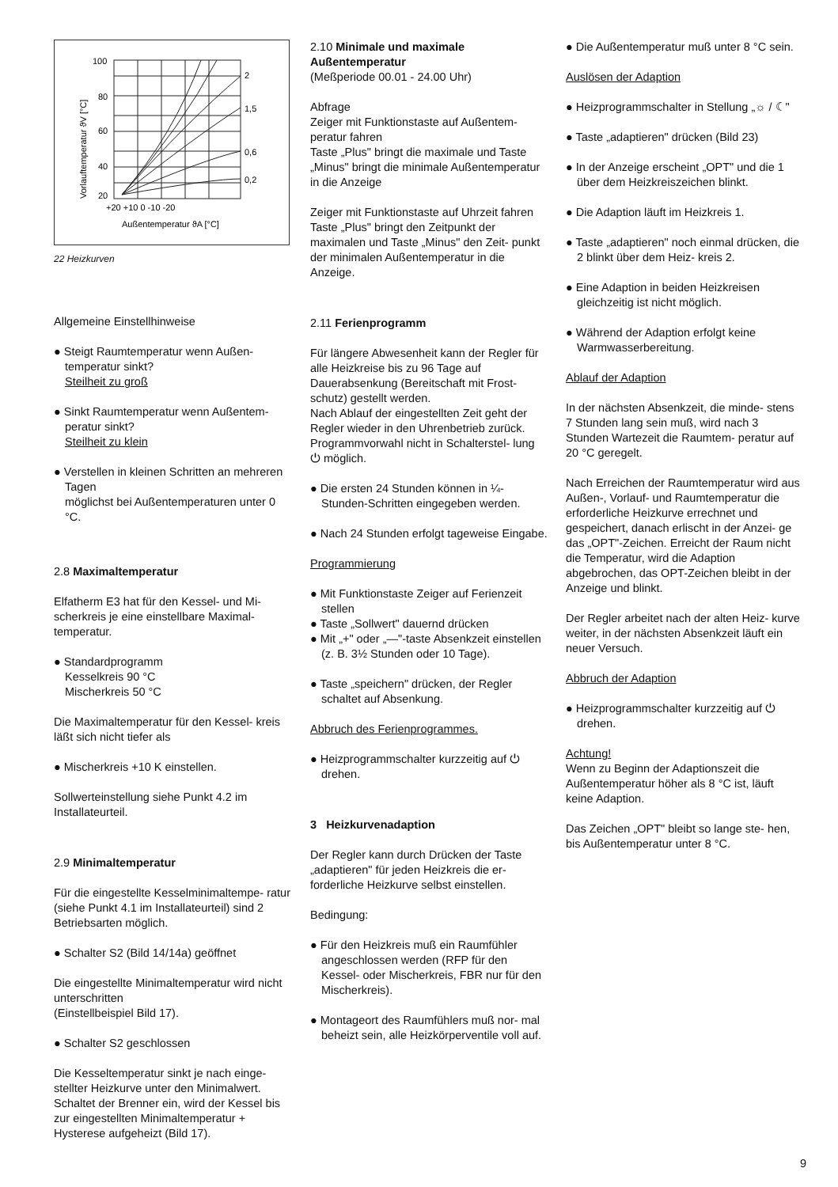100
80
60
40
20
+20 +10 0 -10 -20
Außentemperatur ϑA [°C]
2
1,5
0,6
0,2
Vorlauftemperatur ϑV [°C]
22 Heizkurven
Allgemeine Einstellhinweise
● Steigt Raumtemperatur wenn Außen- temperatur sinkt?
Steilheit zu groß
● Sinkt Raumtemperatur wenn Außentem- peratur sinkt?
Steilheit zu klein
● Verstellen in kleinen Schritten an mehreren Tagen
möglichst bei Außentemperaturen unter 0 °C.
2.8 Maximaltemperatur
Elfatherm E3 hat für den Kessel- und Mi- scherkreis je eine einstellbare Maximal- temperatur.
● Standardprogramm
Kesselkreis 90 °C
Mischerkreis 50 °C
Die Maximaltemperatur für den Kessel- kreis läßt sich nicht tiefer als
● Mischerkreis +10 K einstellen.
Sollwerteinstellung siehe Punkt 4.2 im Installateurteil.
2.9 Minimaltemperatur
Für die eingestellte Kesselminimaltempe- ratur (siehe Punkt 4.1 im Installateurteil) sind 2 Betriebsarten möglich.
● Schalter S2 (Bild 14/14a) geöffnet
Die eingestellte Minimaltemperatur wird nicht unterschritten
(Einstellbeispiel Bild 17).
● Schalter S2 geschlossen
Die Kesseltemperatur sinkt je nach einge- stellter Heizkurve unter den Minimalwert. Schaltet der Brenner ein, wird der Kessel bis zur eingestellten Minimaltemperatur + Hysterese aufgeheizt (Bild 17).
2.10 Minimale und maximale Außentemperatur
(Meßperiode 00.01 - 24.00 Uhr)
Abfrage
Zeiger mit Funktionstaste auf Außentem- peratur fahren
Taste „Plus" bringt die maximale und Taste „Minus" bringt die minimale Außentemperatur in die Anzeige
Zeiger mit Funktionstaste auf Uhrzeit fahren
Taste „Plus" bringt den Zeitpunkt der maximalen und Taste „Minus" den Zeit- punkt der minimalen Außentemperatur in die Anzeige.
2.11 Ferienprogramm
Für längere Abwesenheit kann der Regler für alle Heizkreise bis zu 96 Tage auf Dauerabsenkung (Bereitschaft mit Frost- schutz) gestellt werden.
Nach Ablauf der eingestellten Zeit geht der Regler wieder in den Uhrenbetrieb zurück.
Programmvorwahl nicht in Schalterstel- lung ⏻ möglich.
● Die ersten 24 Stunden können in ¼-Stunden-Schritten eingegeben werden.
● Nach 24 Stunden erfolgt tageweise Eingabe.
Programmierung
● Mit Funktionstaste Zeiger auf Ferienzeit stellen
● Taste „Sollwert" dauernd drücken
● Mit „+" oder „—"-taste Absenkzeit einstellen (z. B. 3½ Stunden oder 10 Tage).
● Taste „speichern" drücken, der Regler schaltet auf Absenkung.
Abbruch des Ferienprogrammes.
● Heizprogrammschalter kurzzeitig auf ⏻ drehen.
3 Heizkurvenadaption
Der Regler kann durch Drücken der Taste „adaptieren" für jeden Heizkreis die er- forderliche Heizkurve selbst einstellen.
Bedingung:
● Für den Heizkreis muß ein Raumfühler angeschlossen werden (RFP für den Kessel- oder Mischerkreis, FBR nur für den Mischerkreis).
● Montageort des Raumfühlers muß nor- mal beheizt sein, alle Heizkörperventile voll auf.
● Die Außentemperatur muß unter 8 °C sein.
Auslösen der Adaption
● Heizprogrammschalter in Stellung „☼ / ☾"
● Taste „adaptieren" drücken (Bild 23)
● In der Anzeige erscheint „OPT" und die 1 über dem Heizkreiszeichen blinkt.
● Die Adaption läuft im Heizkreis 1.
● Taste „adaptieren" noch einmal drücken, die 2 blinkt über dem Heiz- kreis 2.
● Eine Adaption in beiden Heizkreisen gleichzeitig ist nicht möglich.
● Während der Adaption erfolgt keine Warmwasserbereitung.
Ablauf der Adaption
In der nächsten Absenkzeit, die minde- stens 7 Stunden lang sein muß, wird nach 3 Stunden Wartezeit die Raumtem- peratur auf 20 °C geregelt.
Nach Erreichen der Raumtemperatur wird aus Außen-, Vorlauf- und Raumtemperatur die erforderliche Heizkurve errechnet und gespeichert, danach erlischt in der Anzei- ge das „OPT"-Zeichen. Erreicht der Raum nicht die Temperatur, wird die Adaption abgebrochen, das OPT-Zeichen bleibt in der Anzeige und blinkt.
Der Regler arbeitet nach der alten Heiz- kurve weiter, in der nächsten Absenkzeit läuft ein neuer Versuch.
Abbruch der Adaption
● Heizprogrammschalter kurzzeitig auf ⏻ drehen.
Achtung!
Wenn zu Beginn der Adaptionszeit die Außentemperatur höher als 8 °C ist, läuft keine Adaption.
Das Zeichen „OPT" bleibt so lange ste- hen, bis Außentemperatur unter 8 °C.
9